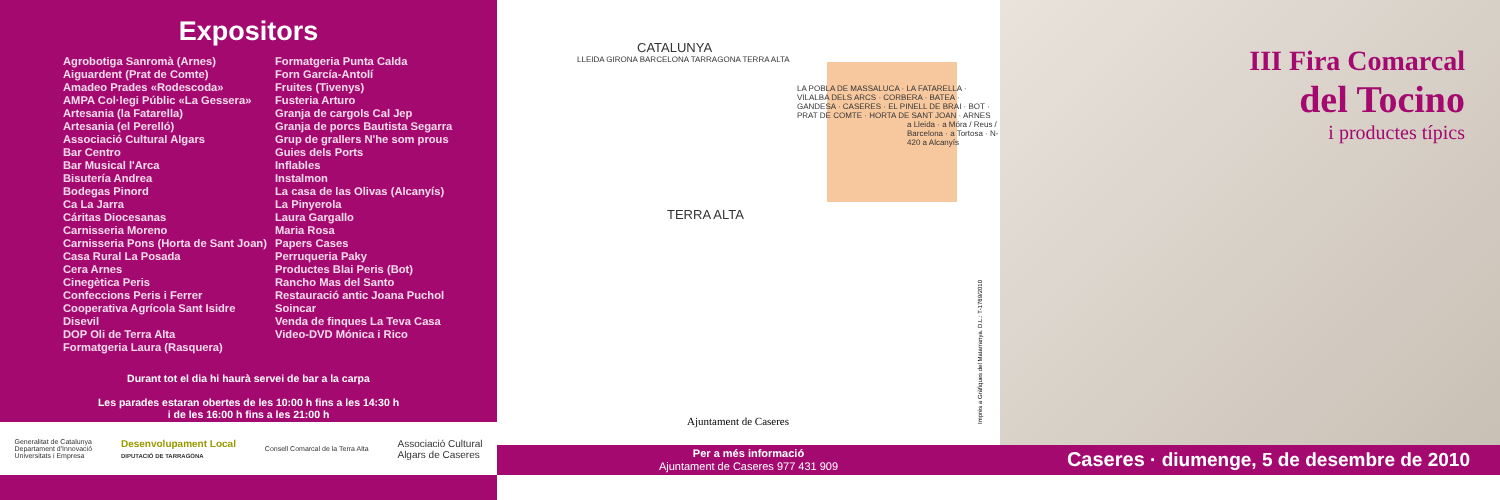Expositors
Agrobotiga Sanromà (Arnes)
Aiguardent (Prat de Comte)
Amadeo Prades «Rodescoda»
AMPA Col·legi Públic «La Gessera»
Artesania (la Fatarella)
Artesania (el Perelló)
Associació Cultural Algars
Bar Centro
Bar Musical l'Arca
Bisutería Andrea
Bodegas Pinord
Ca La Jarra
Cáritas Diocesanas
Carnisseria Moreno
Carnisseria Pons (Horta de Sant Joan)
Casa Rural La Posada
Cera Arnes
Cinegètica Peris
Confeccions Peris i Ferrer
Cooperativa Agrícola Sant Isidre
Disevil
DOP Oli de Terra Alta
Formatgeria Laura (Rasquera)
Formatgeria Punta Calda
Forn García-Antolí
Fruites (Tivenys)
Fusteria Arturo
Granja de cargols Cal Jep
Granja de porcs Bautista Segarra
Grup de grallers N'he som prous
Guies dels Ports
Inflables
Instalmon
La casa de las Olivas (Alcanyís)
La Pinyerola
Laura Gargallo
Maria Rosa
Papers Cases
Perruqueria Paky
Productes Blai Peris (Bot)
Rancho Mas del Santo
Restauració antic Joana Puchol
Soincar
Venda de finques La Teva Casa
Video-DVD Mónica i Rico
Durant tot el dia hi haurà servei de bar a la carpa
Les parades estaran obertes de les 10:00 h fins a les 14:30 h
i de les 16:00 h fins a les 21:00 h
Generalitat de Catalunya
Departament d'Innovació
Universitats i Empresa Desenvolupament Local
DIPUTACIÓ DE TARRAGONA Consell Comarcal de la Terra Alta Associació Cultural
Algars de Caseres
CATALUNYA
LLEIDA GIRONA BARCELONA TARRAGONA TERRA ALTA
LA POBLA DE MASSALUCA · LA FATARELLA · VILALBA DELS ARCS · CORBERA · BATEA · GANDESA · CASERES · EL PINELL DE BRAI · BOT · PRAT DE COMTE · HORTA DE SANT JOAN · ARNES
a Lleida · a Móra / Reus / Barcelona · a Tortosa · N-420 a Alcanyís
TERRA ALTA
Ajuntament de Caseres
Imprès a Gràfiques del Matarranya. D.L.: T-1789/2010
III Fira Comarcal
del Tocino
i productes típics
Per a més informació
Ajuntament de Caseres 977 431 909
Caseres · diumenge, 5 de desembre de 2010